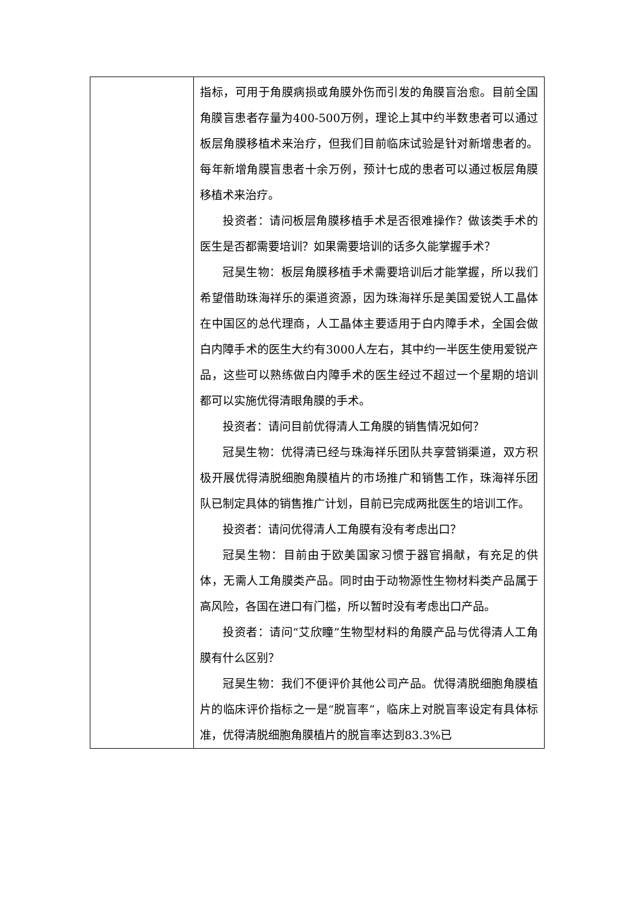| | 指标，可用于角膜病损或角膜外伤而引发的角膜盲治愈。目前全国角膜盲患者存量为400-500万例，理论上其中约半数患者可以通过板层角膜移植术来治疗，但我们目前临床试验是针对新增患者的。每年新增角膜盲患者十余万例，预计七成的患者可以通过板层角膜移植术来治疗。 投资者：请问板层角膜移植手术是否很难操作？做该类手术的医生是否都需要培训？如果需要培训的话多久能掌握手术？ 冠昊生物：板层角膜移植手术需要培训后才能掌握，所以我们希望借助珠海祥乐的渠道资源，因为珠海祥乐是美国爱锐人工晶体在中国区的总代理商，人工晶体主要适用于白内障手术，全国会做白内障手术的医生大约有3000人左右，其中约一半医生使用爱锐产品，这些可以熟练做白内障手术的医生经过不超过一个星期的培训都可以实施优得清眼角膜的手术。 投资者：请问目前优得清人工角膜的销售情况如何？ 冠昊生物：优得清已经与珠海祥乐团队共享营销渠道，双方积极开展优得清脱细胞角膜植片的市场推广和销售工作，珠海祥乐团队已制定具体的销售推广计划，目前已完成两批医生的培训工作。 投资者：请问优得清人工角膜有没有考虑出口？ 冠昊生物：目前由于欧美国家习惯于器官捐献，有充足的供体，无需人工角膜类产品。同时由于动物源性生物材料类产品属于高风险，各国在进口有门槛，所以暂时没有考虑出口产品。 投资者：请问“艾欣瞳”生物型材料的角膜产品与优得清人工角膜有什么区别？ 冠昊生物：我们不便评价其他公司产品。优得清脱细胞角膜植片的临床评价指标之一是“脱盲率”，临床上对脱盲率设定有具体标准，优得清脱细胞角膜植片的脱盲率达到83.3%已 |